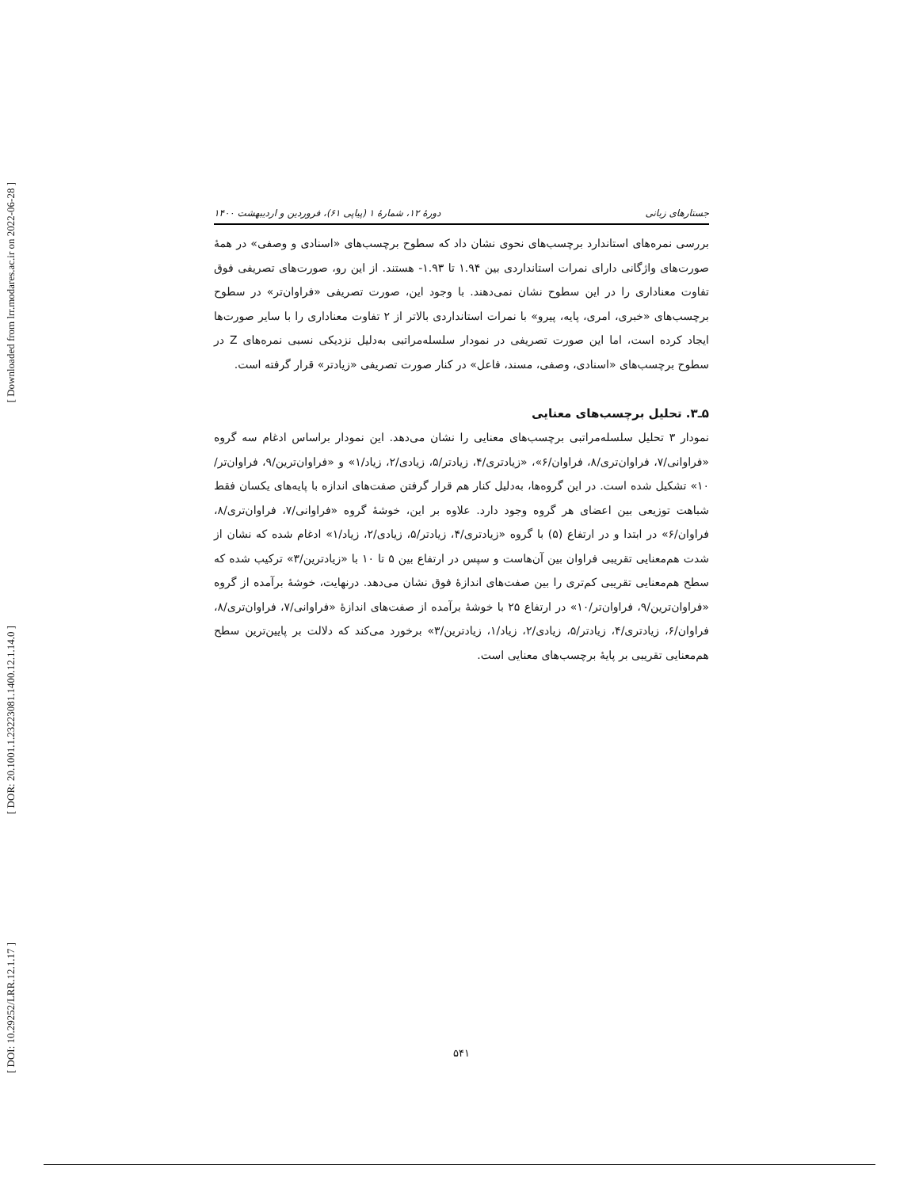[ Downloaded from lrr.modares.ac.ir on 2022-06-28 ]
[ DOR: 20.1001.1.23223081.1400.12.1.14.0 ]
[ DOI: 10.29252/LRR.12.1.17 ]
جستارهای زبانی دورهٔ ۱۲، شمارهٔ ۱ (پیاپی ۶۱)، فروردین و اردیبهشت ۱۴۰۰
بررسی نمره‌های استاندارد برچسب‌های نحوی نشان داد که سطوح برچسب‌های «اسنادی و وصفی» در همهٔ صورت‌های واژگانی دارای نمرات استانداردی بین ۱.۹۴ تا ۱.۹۳- هستند. از این رو، صورت‌های تصریفی فوق تفاوت معناداری را در این سطوح نشان نمی‌دهند. با وجود این، صورت تصریفی «فراوان‌تر» در سطوح برچسب‌های «خبری، امری، پایه، پیرو» با نمرات استانداردی بالاتر از ۲ تفاوت معناداری را با سایر صورت‌ها ایجاد کرده است، اما این صورت تصریفی در نمودار سلسله‌مراتبی به‌دلیل نزدیکی نسبی نمره‌های Z در سطوح برچسب‌های «اسنادی، وصفی، مسند، فاعل» در کنار صورت تصریفی «زیادتر» قرار گرفته است.
۵ـ۳. تحلیل برچسب‌های معنایی
نمودار ۳ تحلیل سلسله‌مراتبی برچسب‌های معنایی را نشان می‌دهد. این نمودار براساس ادغام سه گروه «فراوانی/۷، فراوان‌تری/۸، فراوان/۶»، «زیادتری/۴، زیادتر/۵، زیادی/۲، زیاد/۱» و «فراوان‌ترین/۹، فراوان‌تر/۱۰» تشکیل شده است. در این گروه‌ها، به‌دلیل کنار هم قرار گرفتن صفت‌های اندازه با پایه‌های یکسان فقط شباهت توزیعی بین اعضای هر گروه وجود دارد. علاوه بر این، خوشهٔ گروه «فراوانی/۷، فراوان‌تری/۸، فراوان/۶» در ابتدا و در ارتفاع (۵) با گروه «زیادتری/۴، زیادتر/۵، زیادی/۲، زیاد/۱» ادغام شده که نشان از شدت هم‌معنایی تقریبی فراوان بین آن‌هاست و سپس در ارتفاع بین ۵ تا ۱۰ با «زیادترین/۳» ترکیب شده که سطح هم‌معنایی تقریبی کم‌تری را بین صفت‌های اندازهٔ فوق نشان می‌دهد. درنهایت، خوشهٔ برآمده از گروه «فراوان‌ترین/۹، فراوان‌تر/۱۰» در ارتفاع ۲۵ با خوشهٔ برآمده از صفت‌های اندازهٔ «فراوانی/۷، فراوان‌تری/۸، فراوان/۶، زیادتری/۴، زیادتر/۵، زیادی/۲، زیاد/۱، زیادترین/۳» برخورد می‌کند که دلالت بر پایین‌ترین سطح هم‌معنایی تقریبی بر پایهٔ برچسب‌های معنایی است.
۵۴۱